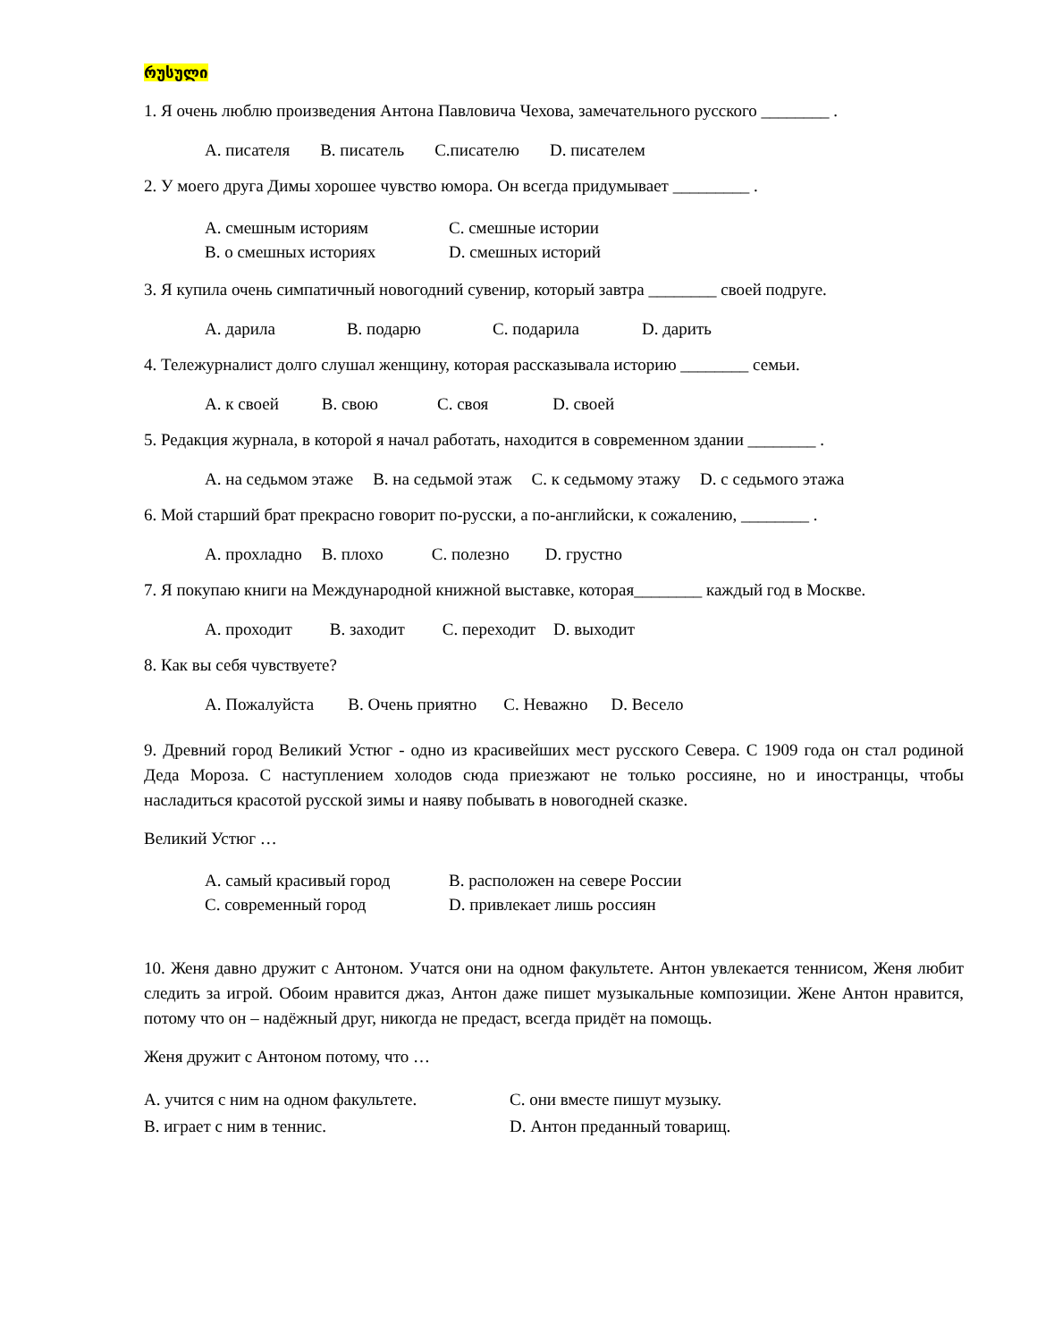რუსული
1. Я очень люблю произведения Антона Павловича Чехова, замечательного русского ________ .
A. писателя B. писатель C.писателю D. писателем
2. У моего друга Димы хорошее чувство юмора. Он всегда придумывает _________ .
A. смешным историям C. смешные истории B. о смешных историях D. смешных историй
3. Я купила очень симпатичный новогодний сувенир, который завтра ________ своей подруге.
A. дарила B. подарю C. подарила D. дарить
4. Тележурналист долго слушал женщину, которая рассказывала историю ________ семьи.
A. к своей B. свою C. своя D. своей
5. Редакция журнала, в которой я начал работать, находится в современном здании ________ .
A. на седьмом этаже B. на седьмой этаж C. к седьмому этажу D. с седьмого этажа
6. Мой старший брат прекрасно говорит по-русски, а по-английски, к сожалению, ________ .
A. прохладно B. плохо C. полезно D. грустно
7. Я покупаю книги на Международной книжной выставке, которая________ каждый год в Москве.
A. проходит B. заходит C. переходит D. выходит
8. Как вы себя чувствуете?
A. Пожалуйста B. Очень приятно C. Неважно D. Весело
9. Древний город Великий Устюг - одно из красивейших мест русского Севера. С 1909 года он стал родиной Деда Мороза. С наступлением холодов сюда приезжают не только россияне, но и иностранцы, чтобы насладиться красотой русской зимы и наяву побывать в новогодней сказке.
Великий Устюг …
A. самый красивый город B. расположен на севере России C. современный город D. привлекает лишь россиян
10. Женя давно дружит с Антоном. Учатся они на одном факультете. Антон увлекается теннисом, Женя любит следить за игрой. Обоим нравится джаз, Антон даже пишет музыкальные композиции. Жене Антон нравится, потому что он – надёжный друг, никогда не предаст, всегда придёт на помощь.
Женя дружит с Антоном потому, что …
A. учится с ним на одном факультете. C. они вместе пишут музыку. B. играет с ним в теннис. D. Антон преданный товарищ.